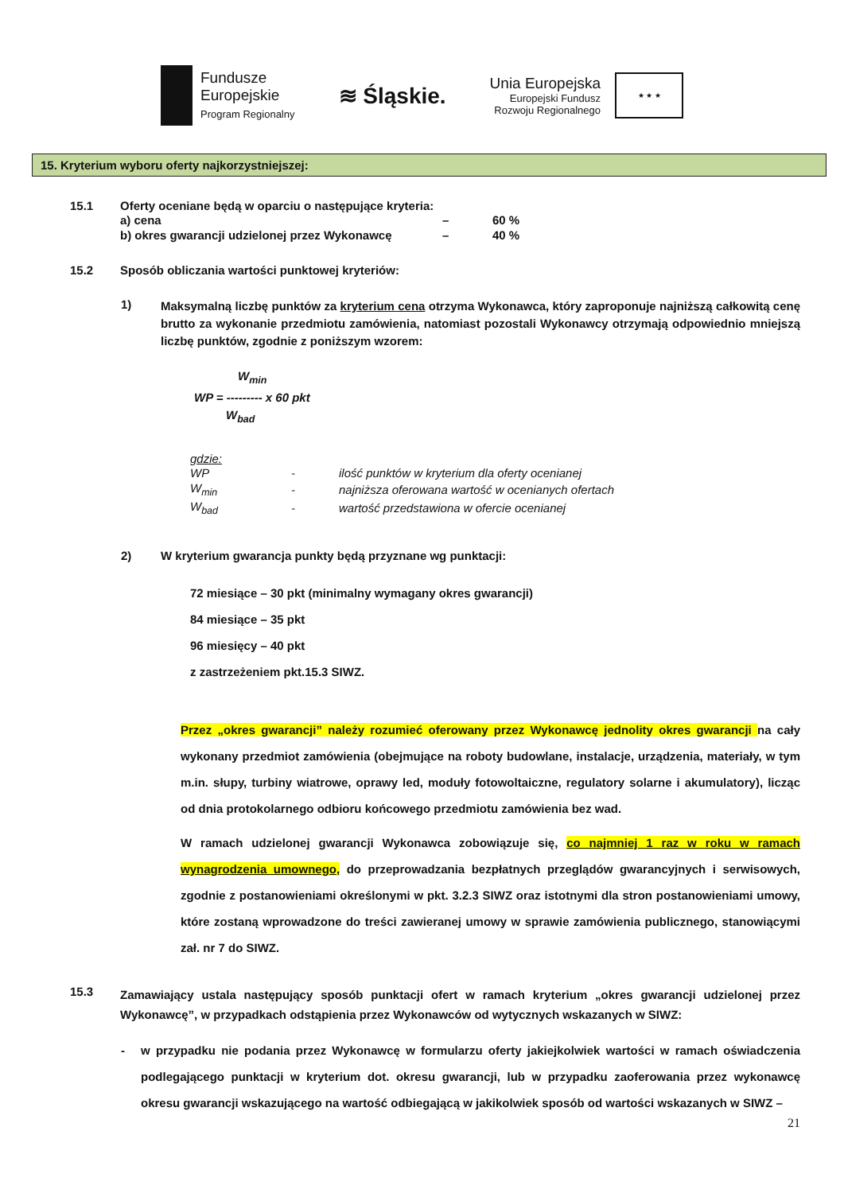Fundusze
Europejskie
Program Regionalny
≋ Śląskie.
Unia Europejska
Europejski Fundusz
Rozwoju Regionalnego
★ ★ ★
15. Kryterium wyboru oferty najkorzystniejszej:
15.1 Oferty oceniane będą w oparciu o następujące kryteria:
| a) cena | – | 60 % |
| b) okres gwarancji udzielonej przez Wykonawcę | – | 40 % |
15.2 Sposób obliczania wartości punktowej kryteriów:
1)
Maksymalną liczbę punktów za kryterium cena otrzyma Wykonawca, który zaproponuje najniższą całkowitą cenę brutto za wykonanie przedmiotu zamówienia, natomiast pozostali Wykonawcy otrzymają odpowiednio mniejszą liczbę punktów, zgodnie z poniższym wzorem:
W<sub>min</sub>
WP = --------- x 60 pkt
W<sub>bad</sub>
gdzie:
| WP | - | ilość punktów w kryterium dla oferty ocenianej |
| W<sub>min</sub> | - | najniższa oferowana wartość w ocenianych ofertach |
| W<sub>bad</sub> | - | wartość przedstawiona w ofercie ocenianej |
2) W kryterium gwarancja punkty będą przyznane wg punktacji:
72 miesiące – 30 pkt (minimalny wymagany okres gwarancji)
84 miesiące – 35 pkt
96 miesięcy – 40 pkt
z zastrzeżeniem pkt.15.3 SIWZ.
Przez „okres gwarancji” należy rozumieć oferowany przez Wykonawcę jednolity okres gwarancji na cały wykonany przedmiot zamówienia (obejmujące na roboty budowlane, instalacje, urządzenia, materiały, w tym m.in. słupy, turbiny wiatrowe, oprawy led, moduły fotowoltaiczne, regulatory solarne i akumulatory), licząc od dnia protokolarnego odbioru końcowego przedmiotu zamówienia bez wad.
W ramach udzielonej gwarancji Wykonawca zobowiązuje się, co najmniej 1 raz w roku w ramach wynagrodzenia umownego, do przeprowadzania bezpłatnych przeglądów gwarancyjnych i serwisowych, zgodnie z postanowieniami określonymi w pkt. 3.2.3 SIWZ oraz istotnymi dla stron postanowieniami umowy, które zostaną wprowadzone do treści zawieranej umowy w sprawie zamówienia publicznego, stanowiącymi zał. nr 7 do SIWZ.
15.3
Zamawiający ustala następujący sposób punktacji ofert w ramach kryterium „okres gwarancji udzielonej przez Wykonawcę”, w przypadkach odstąpienia przez Wykonawców od wytycznych wskazanych w SIWZ:
- w przypadku nie podania przez Wykonawcę w formularzu oferty jakiejkolwiek wartości w ramach oświadczenia podlegającego punktacji w kryterium dot. okresu gwarancji, lub w przypadku zaoferowania przez wykonawcę okresu gwarancji wskazującego na wartość odbiegającą w jakikolwiek sposób od wartości wskazanych w SIWZ –
21